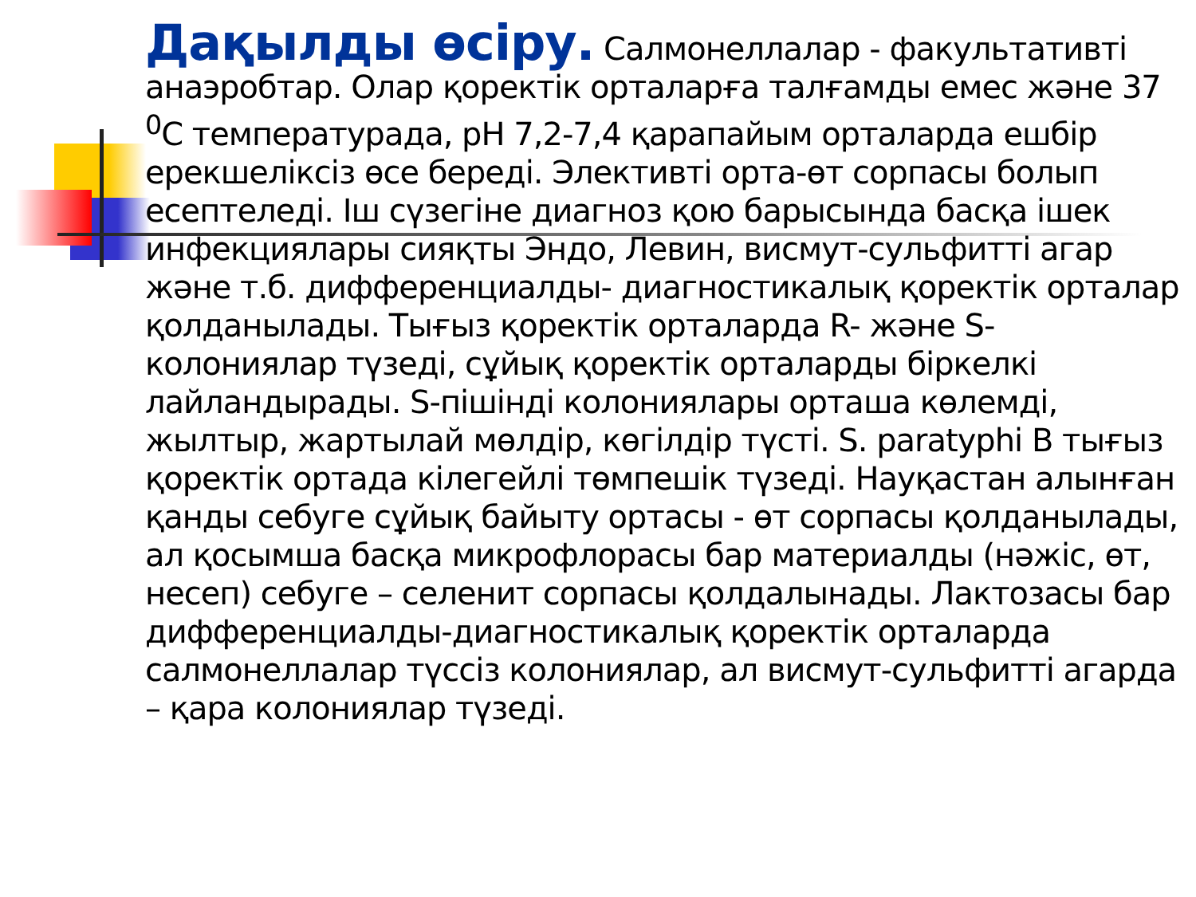Дақылды өсіру. Салмонеллалар - факультативті анаэробтар. Олар қоректік орталарға талғамды емес және 37 <sup>0</sup>С температурада, рН 7,2-7,4 қарапайым орталарда ешбір ерекшеліксіз өсе береді. Элективті орта-өт сорпасы болып есептеледі. Іш сүзегіне диагноз қою барысында басқа ішек инфекциялары сияқты Эндо, Левин, висмут-сульфитті агар және т.б. дифференциалды- диагностикалық қоректік орталар қолданылады. Тығыз қоректік орталарда R- және S-колониялар түзеді, сұйық қоректік орталарды біркелкі лайландырады. S-пішінді колониялары орташа көлемді, жылтыр, жартылай мөлдір, көгілдір түсті. S. paratyphi B тығыз қоректік ортада кілегейлі төмпешік түзеді. Науқастан алынған қанды себуге сұйық байыту ортасы - өт сорпасы қолданылады, ал қосымша басқа микрофлорасы бар материалды (нәжіс, өт, несеп) себуге – селенит сорпасы қолдалынады. Лактозасы бар дифференциалды-диагностикалық қоректік орталарда салмонеллалар түссіз колониялар, ал висмут-сульфитті агарда – қара колониялар түзеді.